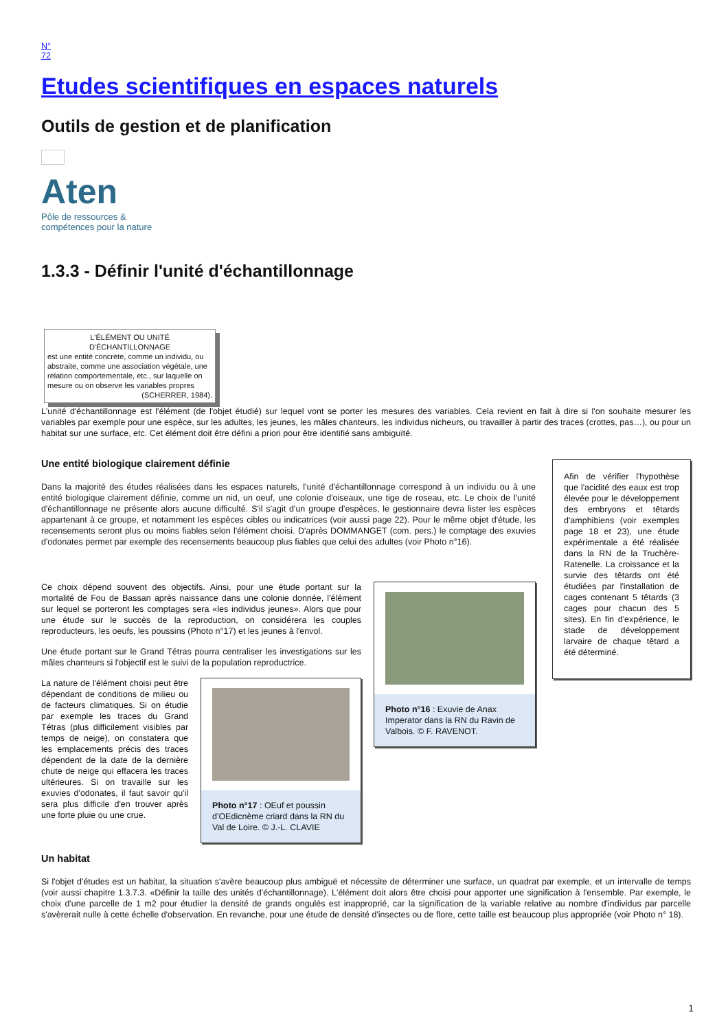N°
72
Etudes scientifiques en espaces naturels
Outils de gestion et de planification
Aten
Pôle de ressources &
compétences pour la nature
1.3.3 - Définir l'unité d'échantillonnage
L'ÉLÉMENT OU UNITÉ
D'ÉCHANTILLONNAGE
est une entité concrète, comme un individu, ou abstraite, comme une association végétale, une relation comportementale, etc., sur laquelle on mesure ou on observe les variables propres
(SCHERRER, 1984).
L'unité d'échantillonnage est l'élément (de l'objet étudié) sur lequel vont se porter les mesures des variables. Cela revient en fait à dire si l'on souhaite mesurer les variables par exemple pour une espèce, sur les adultes, les jeunes, les mâles chanteurs, les individus nicheurs, ou travailler à partir des traces (crottes, pas…), ou pour un habitat sur une surface, etc. Cet élément doit être défini a priori pour être identifié sans ambiguïté.
Une entité biologique clairement définie
Dans la majorité des études réalisées dans les espaces naturels, l'unité d'échantillonnage correspond à un individu ou à une entité biologique clairement définie, comme un nid, un oeuf, une colonie d'oiseaux, une tige de roseau, etc. Le choix de l'unité d'échantillonnage ne présente alors aucune difficulté. S'il s'agit d'un groupe d'espèces, le gestionnaire devra lister les espèces appartenant à ce groupe, et notamment les espèces cibles ou indicatrices (voir aussi page 22). Pour le même objet d'étude, les recensements seront plus ou moins fiables selon l'élément choisi. D'après DOMMANGET (com. pers.) le comptage des exuvies d'odonates permet par exemple des recensements beaucoup plus fiables que celui des adultes (voir Photo n°16).
Ce choix dépend souvent des objectifs. Ainsi, pour une étude portant sur la mortalité de Fou de Bassan après naissance dans une colonie donnée, l'élément sur lequel se porteront les comptages sera «les individus jeunes». Alors que pour une étude sur le succès de la reproduction, on considérera les couples reproducteurs, les oeufs, les poussins (Photo n°17) et les jeunes à l'envol.
Une étude portant sur le Grand Tétras pourra centraliser les investigations sur les mâles chanteurs si l'objectif est le suivi de la population reproductrice.
La nature de l'élément choisi peut être dépendant de conditions de milieu ou de facteurs climatiques. Si on étudie par exemple les traces du Grand Tétras (plus difficilement visibles par temps de neige), on constatera que les emplacements précis des traces dépendent de la date de la dernière chute de neige qui effacera les traces ultérieures. Si on travaille sur les exuvies d'odonates, il faut savoir qu'il sera plus difficile d'en trouver après une forte pluie ou une crue.
Photo n°17 : OEuf et poussin d'OEdicnème criard dans la RN du Val de Loire. © J.-L. CLAVIE
Photo n°16 : Exuvie de Anax Imperator dans la RN du Ravin de Valbois. © F. RAVENOT.
Afin de vérifier l'hypothèse que l'acidité des eaux est trop élevée pour le développement des embryons et têtards d'amphibiens (voir exemples page 18 et 23), une étude expérimentale a été réalisée dans la RN de la Truchère-Ratenelle. La croissance et la survie des têtards ont été étudiées par l'installation de cages contenant 5 têtards (3 cages pour chacun des 5 sites). En fin d'expérience, le stade de développement larvaire de chaque têtard a été déterminé.
Un habitat
Si l'objet d'études est un habitat, la situation s'avère beaucoup plus ambiguë et nécessite de déterminer une surface, un quadrat par exemple, et un intervalle de temps (voir aussi chapitre 1.3.7.3. «Définir la taille des unités d'échantillonnage). L'élément doit alors être choisi pour apporter une signification à l'ensemble. Par exemple, le choix d'une parcelle de 1 m2 pour étudier la densité de grands ongulés est inapproprié, car la signification de la variable relative au nombre d'individus par parcelle s'avèrerait nulle à cette échelle d'observation. En revanche, pour une étude de densité d'insectes ou de flore, cette taille est beaucoup plus appropriée (voir Photo n° 18).
1